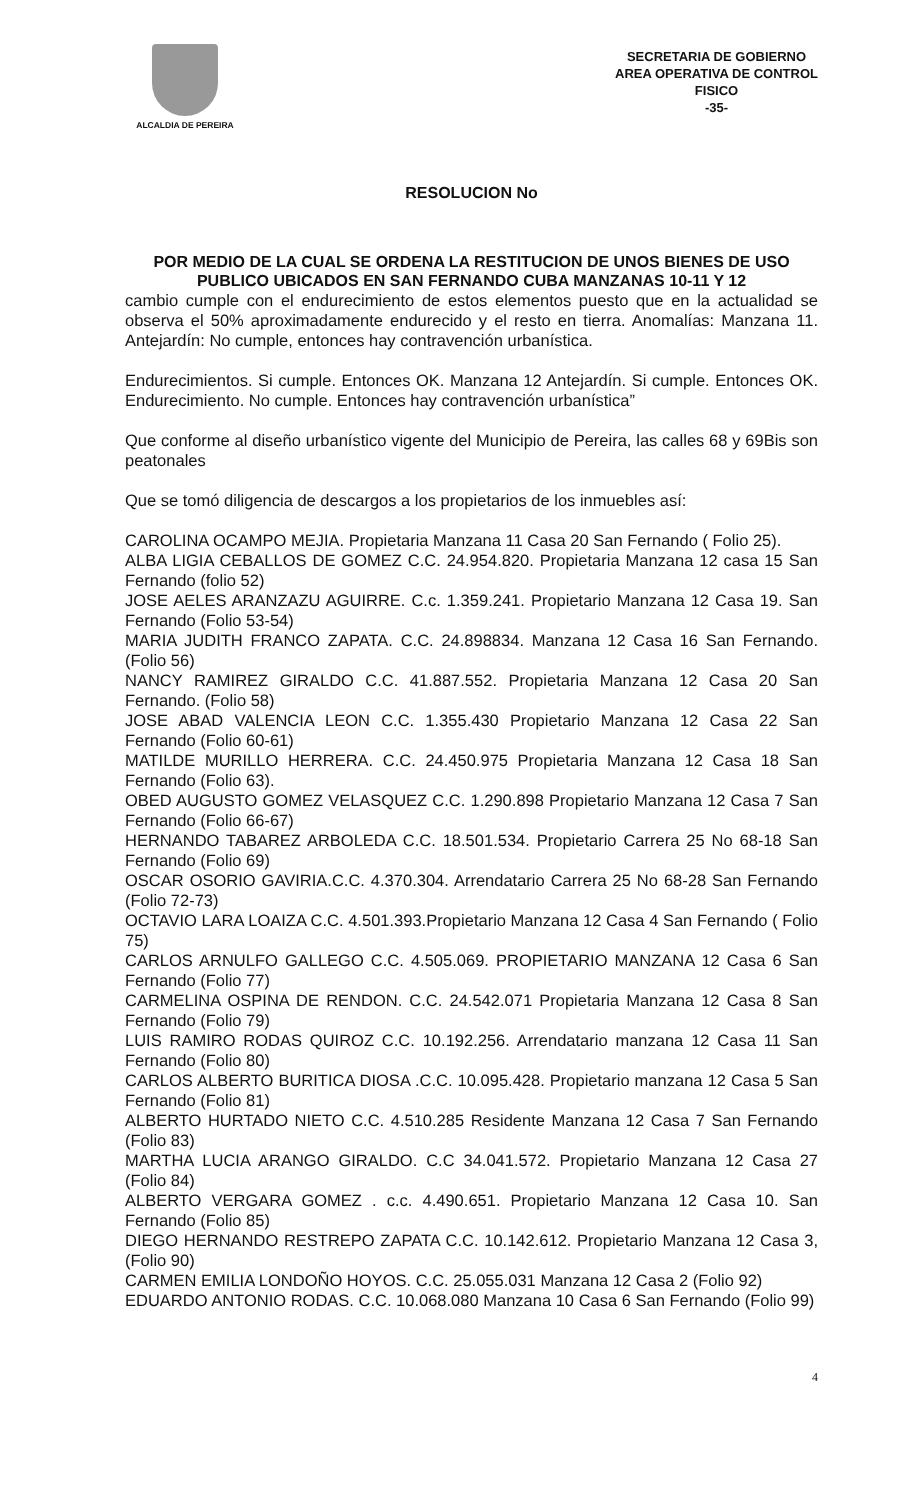ALCALDIA DE PEREIRA
SECRETARIA DE GOBIERNO
AREA OPERATIVA DE CONTROL
FISICO
-35-
RESOLUCION No
POR MEDIO DE LA CUAL SE ORDENA LA RESTITUCION DE UNOS BIENES DE USO PUBLICO UBICADOS EN SAN FERNANDO CUBA MANZANAS 10-11 Y 12
cambio cumple con el endurecimiento de estos elementos puesto que en la actualidad se observa el 50% aproximadamente endurecido y el resto en tierra. Anomalías: Manzana 11. Antejardín: No cumple, entonces hay contravención urbanística.
Endurecimientos. Si cumple. Entonces OK. Manzana 12 Antejardín. Si cumple. Entonces OK. Endurecimiento. No cumple. Entonces hay contravención urbanística”
Que conforme al diseño urbanístico vigente del Municipio de Pereira, las calles 68 y 69Bis son peatonales
Que se tomó diligencia de descargos a los propietarios de los inmuebles así:
CAROLINA OCAMPO MEJIA. Propietaria Manzana 11 Casa 20 San Fernando ( Folio 25).
ALBA LIGIA CEBALLOS DE GOMEZ C.C. 24.954.820. Propietaria Manzana 12 casa 15 San Fernando (folio 52)
JOSE AELES ARANZAZU AGUIRRE. C.c. 1.359.241. Propietario Manzana 12 Casa 19. San Fernando (Folio 53-54)
MARIA JUDITH FRANCO ZAPATA. C.C. 24.898834. Manzana 12 Casa 16 San Fernando. (Folio 56)
NANCY RAMIREZ GIRALDO C.C. 41.887.552. Propietaria Manzana 12 Casa 20 San Fernando. (Folio 58)
JOSE ABAD VALENCIA LEON C.C. 1.355.430 Propietario Manzana 12 Casa 22 San Fernando (Folio 60-61)
MATILDE MURILLO HERRERA. C.C. 24.450.975 Propietaria Manzana 12 Casa 18 San Fernando (Folio 63).
OBED AUGUSTO GOMEZ VELASQUEZ C.C. 1.290.898 Propietario Manzana 12 Casa 7 San Fernando (Folio 66-67)
HERNANDO TABAREZ ARBOLEDA C.C. 18.501.534. Propietario Carrera 25 No 68-18 San Fernando (Folio 69)
OSCAR OSORIO GAVIRIA.C.C. 4.370.304. Arrendatario Carrera 25 No 68-28 San Fernando (Folio 72-73)
OCTAVIO LARA LOAIZA C.C. 4.501.393.Propietario Manzana 12 Casa 4 San Fernando ( Folio 75)
CARLOS ARNULFO GALLEGO C.C. 4.505.069. PROPIETARIO MANZANA 12 Casa 6 San Fernando (Folio 77)
CARMELINA OSPINA DE RENDON. C.C. 24.542.071 Propietaria Manzana 12 Casa 8 San Fernando (Folio 79)
LUIS RAMIRO RODAS QUIROZ C.C. 10.192.256. Arrendatario manzana 12 Casa 11 San Fernando (Folio 80)
CARLOS ALBERTO BURITICA DIOSA .C.C. 10.095.428. Propietario manzana 12 Casa 5 San Fernando (Folio 81)
ALBERTO HURTADO NIETO C.C. 4.510.285 Residente Manzana 12 Casa 7 San Fernando (Folio 83)
MARTHA LUCIA ARANGO GIRALDO. C.C 34.041.572. Propietario Manzana 12 Casa 27 (Folio 84)
ALBERTO VERGARA GOMEZ . c.c. 4.490.651. Propietario Manzana 12 Casa 10. San Fernando (Folio 85)
DIEGO HERNANDO RESTREPO ZAPATA C.C. 10.142.612. Propietario Manzana 12 Casa 3, (Folio 90)
CARMEN EMILIA LONDOÑO HOYOS. C.C. 25.055.031 Manzana 12 Casa 2 (Folio 92)
EDUARDO ANTONIO RODAS. C.C. 10.068.080 Manzana 10 Casa 6 San Fernando (Folio 99)
4